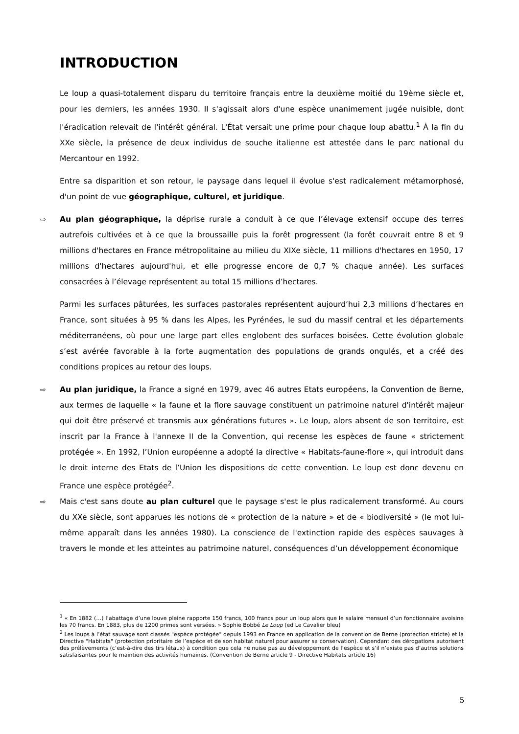INTRODUCTION
Le loup a quasi-totalement disparu du territoire français entre la deuxième moitié du 19ème siècle et, pour les derniers, les années 1930. Il s'agissait alors d'une espèce unanimement jugée nuisible, dont l'éradication relevait de l'intérêt général. L'État versait une prime pour chaque loup abattu.<sup>1</sup> À la fin du XXe siècle, la présence de deux individus de souche italienne est attestée dans le parc national du Mercantour en 1992.
Entre sa disparition et son retour, le paysage dans lequel il évolue s'est radicalement métamorphosé, d'un point de vue géographique, culturel, et juridique.
⇨ Au plan géographique, la déprise rurale a conduit à ce que l’élevage extensif occupe des terres autrefois cultivées et à ce que la broussaille puis la forêt progressent (la forêt couvrait entre 8 et 9 millions d'hectares en France métropolitaine au milieu du XIXe siècle, 11 millions d'hectares en 1950, 17 millions d'hectares aujourd'hui, et elle progresse encore de 0,7 % chaque année). Les surfaces consacrées à l’élevage représentent au total 15 millions d’hectares.
Parmi les surfaces pâturées, les surfaces pastorales représentent aujourd’hui 2,3 millions d’hectares en France, sont situées à 95 % dans les Alpes, les Pyrénées, le sud du massif central et les départements méditerranéens, où pour une large part elles englobent des surfaces boisées. Cette évolution globale s’est avérée favorable à la forte augmentation des populations de grands ongulés, et a créé des conditions propices au retour des loups.
⇨ Au plan juridique, la France a signé en 1979, avec 46 autres Etats européens, la Convention de Berne, aux termes de laquelle « la faune et la flore sauvage constituent un patrimoine naturel d'intérêt majeur qui doit être préservé et transmis aux générations futures ». Le loup, alors absent de son territoire, est inscrit par la France à l'annexe II de la Convention, qui recense les espèces de faune « strictement protégée ». En 1992, l’Union européenne a adopté la directive « Habitats-faune-flore », qui introduit dans le droit interne des Etats de l’Union les dispositions de cette convention. Le loup est donc devenu en France une espèce protégée<sup>2</sup>.
⇨ Mais c'est sans doute au plan culturel que le paysage s'est le plus radicalement transformé. Au cours du XXe siècle, sont apparues les notions de « protection de la nature » et de « biodiversité » (le mot lui-même apparaît dans les années 1980). La conscience de l'extinction rapide des espèces sauvages à travers le monde et les atteintes au patrimoine naturel, conséquences d’un développement économique
<sup>1</sup> « En 1882 (…) l’abattage d’une louve pleine rapporte 150 francs, 100 francs pour un loup alors que le salaire mensuel d’un fonctionnaire avoisine les 70 francs. En 1883, plus de 1200 primes sont versées. » Sophie Bobbé Le Loup (ed Le Cavalier bleu)
<sup>2</sup> Les loups à l’état sauvage sont classés "espèce protégée" depuis 1993 en France en application de la convention de Berne (protection stricte) et la Directive "Habitats" (protection prioritaire de l’espèce et de son habitat naturel pour assurer sa conservation). Cependant des dérogations autorisent des prélèvements (c’est-à-dire des tirs létaux) à condition que cela ne nuise pas au développement de l’espèce et s’il n’existe pas d’autres solutions satisfaisantes pour le maintien des activités humaines. (Convention de Berne article 9 - Directive Habitats article 16)
5